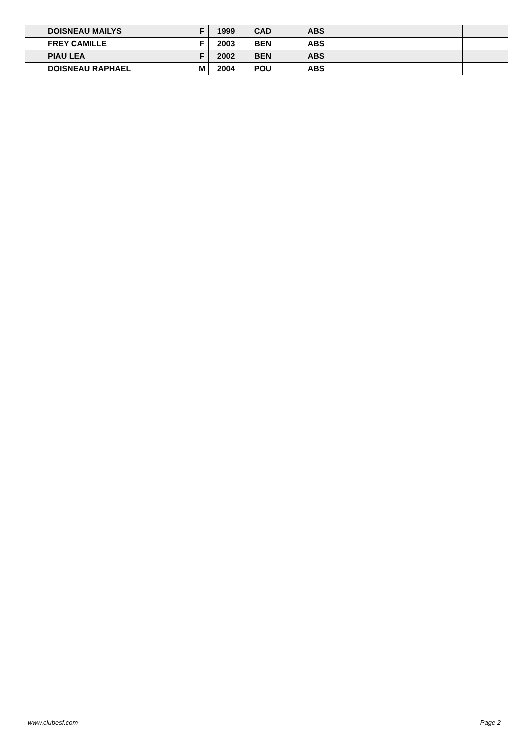| | DOISNEAU MAILYS | F | 1999 | CAD | ABS | | | |
| | FREY CAMILLE | F | 2003 | BEN | ABS | | | |
| | PIAU LEA | F | 2002 | BEN | ABS | | | |
| | DOISNEAU RAPHAEL | M | 2004 | POU | ABS | | | |
www.clubesf.com Page 2